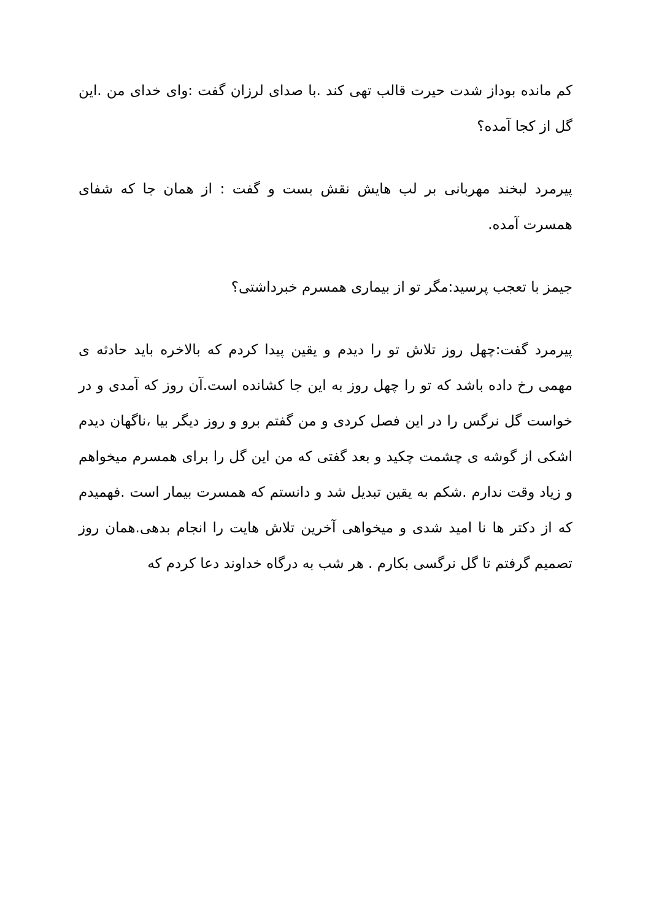کم مانده بوداز شدت حیرت قالب تهی کند .با صدای لرزان گفت :وای خدای من .این گل از کجا آمده؟
پیرمرد لبخند مهربانی بر لب هایش نقش بست و گفت : از همان جا که شفای همسرت آمده.
جیمز با تعجب پرسید:مگر تو از بیماری همسرم خبرداشتی؟
پیرمرد گفت:چهل روز تلاش تو را دیدم و یقین پیدا کردم که بالاخره باید حادثه ی مهمی رخ داده باشد که تو را چهل روز به این جا کشانده است.آن روز که آمدی و در خواست گل نرگس را در این فصل کردی و من گفتم برو و روز دیگر بیا ،ناگهان دیدم اشکی از گوشه ی چشمت چکید و بعد گفتی که من این گل را برای همسرم میخواهم و زیاد وقت ندارم .شکم به یقین تبدیل شد و دانستم که همسرت بیمار است .فهمیدم که از دکتر ها نا امید شدی و میخواهی آخرین تلاش هایت را انجام بدهی.همان روز تصمیم گرفتم تا گل نرگسی بکارم . هر شب به درگاه خداوند دعا کردم که